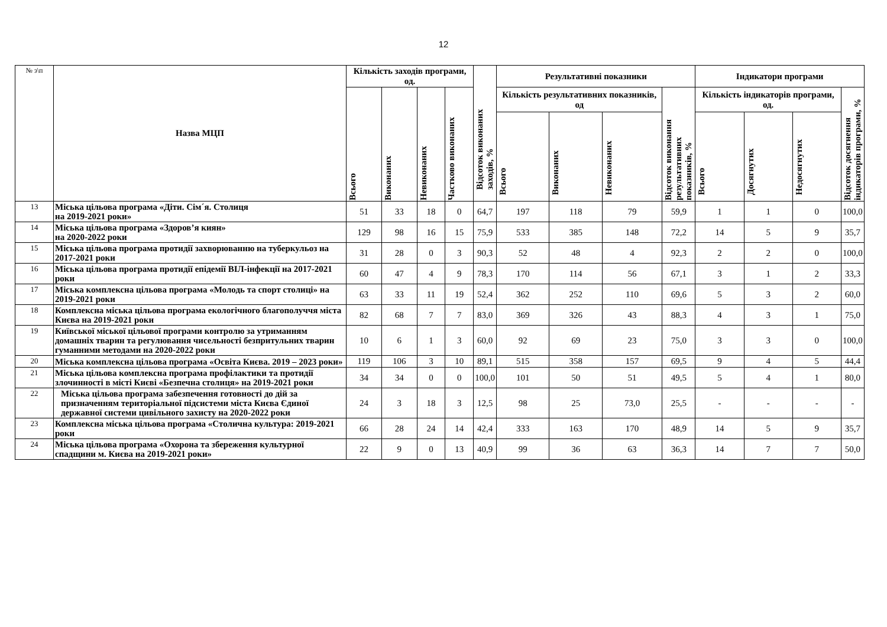12
| № з\п | Назва МЦП | Кількість заходів програми, од. | | | | Відсоток виконаних заходів, % | Результативні показники | | | | Індикатори програми | | | |
| --- | --- | --- | --- | --- | --- | --- | --- | --- | --- | --- | --- | --- | --- | --- |
| | | Всього | Виконаних | Невиконаних | Частково виконаних | | Кількість результативних показників, од | | | Відсоток виконання результативних показників, % | Кількість індикаторів програми, од. | | | Відсоток досягнення індикаторів програми, % |
| | | | | | | | Всього | Виконаних | Невиконаних | | Всього | Досягнутих | Недосягнутих | |
| 13 | Міська цільова програма «Діти. Сім´я. Столиця на 2019-2021 роки» | 51 | 33 | 18 | 0 | 64,7 | 197 | 118 | 79 | 59,9 | 1 | 1 | 0 | 100,0 |
| 14 | Міська цільова програма «Здоров’я киян» на 2020-2022 роки | 129 | 98 | 16 | 15 | 75,9 | 533 | 385 | 148 | 72,2 | 14 | 5 | 9 | 35,7 |
| 15 | Міська цільова програма протидії захворюванню на туберкульоз на 2017-2021 роки | 31 | 28 | 0 | 3 | 90,3 | 52 | 48 | 4 | 92,3 | 2 | 2 | 0 | 100,0 |
| 16 | Міська цільова програма протидії епідемії ВІЛ-інфекції на 2017-2021 роки | 60 | 47 | 4 | 9 | 78,3 | 170 | 114 | 56 | 67,1 | 3 | 1 | 2 | 33,3 |
| 17 | Міська комплексна цільова програма «Молодь та спорт столиці» на 2019-2021 роки | 63 | 33 | 11 | 19 | 52,4 | 362 | 252 | 110 | 69,6 | 5 | 3 | 2 | 60,0 |
| 18 | Комплексна міська цільова програма екологічного благополуччя міста Києва на 2019-2021 роки | 82 | 68 | 7 | 7 | 83,0 | 369 | 326 | 43 | 88,3 | 4 | 3 | 1 | 75,0 |
| 19 | Київської міської цільової програми контролю за утриманням домашніх тварин та регулювання чисельності безпритульних тварин гуманними методами на 2020-2022 роки | 10 | 6 | 1 | 3 | 60,0 | 92 | 69 | 23 | 75,0 | 3 | 3 | 0 | 100,0 |
| 20 | Міська комплексна цільова програма «Освіта Києва. 2019 – 2023 роки» | 119 | 106 | 3 | 10 | 89,1 | 515 | 358 | 157 | 69,5 | 9 | 4 | 5 | 44,4 |
| 21 | Міська цільова комплексна програма профілактики та протидії злочинності в місті Києві «Безпечна столиця» на 2019-2021 роки | 34 | 34 | 0 | 0 | 100,0 | 101 | 50 | 51 | 49,5 | 5 | 4 | 1 | 80,0 |
| 22 | Міська цільова програма забезпечення готовності до дій за призначенням територіальної підсистеми міста Києва Єдиної державної системи цивільного захисту на 2020-2022 роки | 24 | 3 | 18 | 3 | 12,5 | 98 | 25 | 73,0 | 25,5 | - | - | - | - |
| 23 | Комплексна міська цільова програма «Столична культура: 2019-2021 роки | 66 | 28 | 24 | 14 | 42,4 | 333 | 163 | 170 | 48,9 | 14 | 5 | 9 | 35,7 |
| 24 | Міська цільова програма «Охорона та збереження культурної спадщини м. Києва на 2019-2021 роки» | 22 | 9 | 0 | 13 | 40,9 | 99 | 36 | 63 | 36,3 | 14 | 7 | 7 | 50,0 |